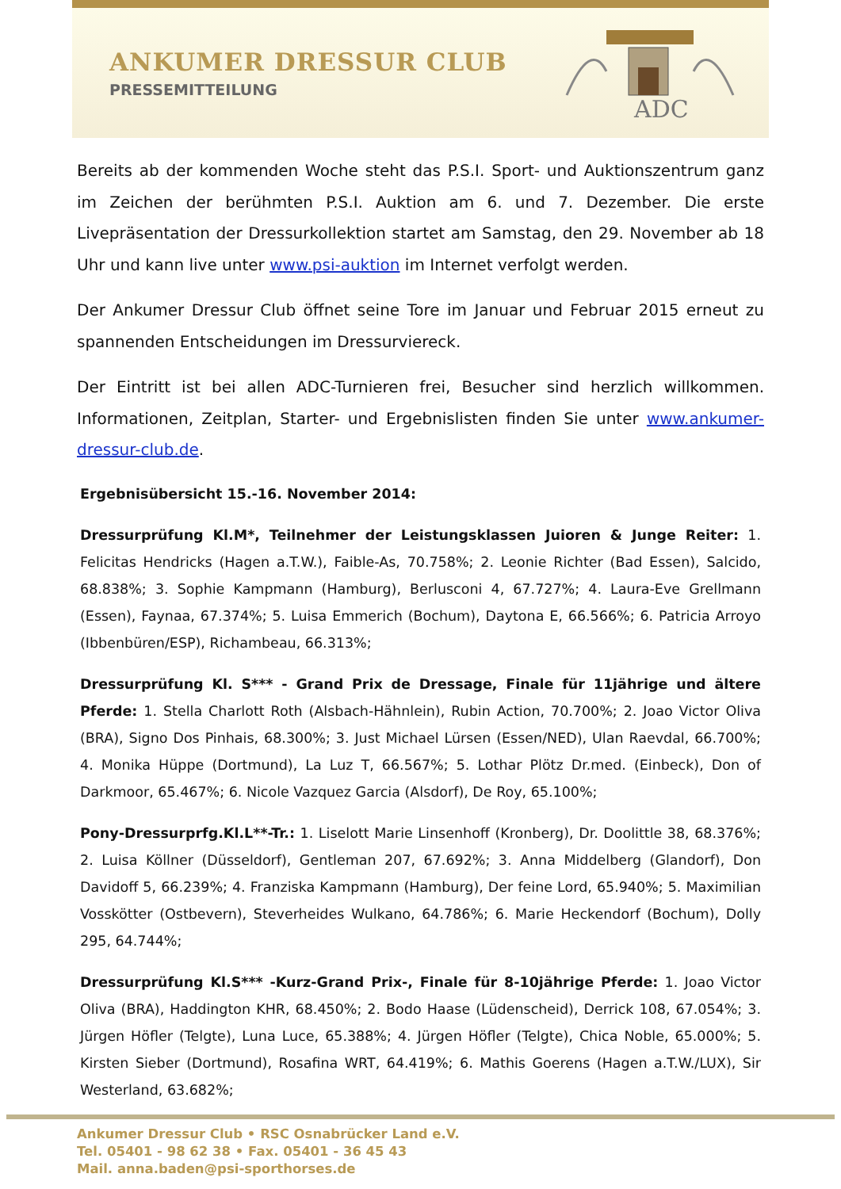ANKUMER DRESSUR CLUB
PRESSEMITTEILUNG
ADC
Bereits ab der kommenden Woche steht das P.S.I. Sport- und Auktionszentrum ganz im Zeichen der berühmten P.S.I. Auktion am 6. und 7. Dezember. Die erste Livepräsentation der Dressurkollektion startet am Samstag, den 29. November ab 18 Uhr und kann live unter www.psi-auktion im Internet verfolgt werden.
Der Ankumer Dressur Club öffnet seine Tore im Januar und Februar 2015 erneut zu spannenden Entscheidungen im Dressurviereck.
Der Eintritt ist bei allen ADC-Turnieren frei, Besucher sind herzlich willkommen. Informationen, Zeitplan, Starter- und Ergebnislisten finden Sie unter www.ankumer-dressur-club.de.
Ergebnisübersicht 15.-16. November 2014:
Dressurprüfung Kl.M*, Teilnehmer der Leistungsklassen Juioren & Junge Reiter: 1. Felicitas Hendricks (Hagen a.T.W.), Faible-As, 70.758%; 2. Leonie Richter (Bad Essen), Salcido, 68.838%; 3. Sophie Kampmann (Hamburg), Berlusconi 4, 67.727%; 4. Laura-Eve Grellmann (Essen), Faynaa, 67.374%; 5. Luisa Emmerich (Bochum), Daytona E, 66.566%; 6. Patricia Arroyo (Ibbenbüren/ESP), Richambeau, 66.313%;
Dressurprüfung Kl. S*** - Grand Prix de Dressage, Finale für 11jährige und ältere Pferde: 1. Stella Charlott Roth (Alsbach-Hähnlein), Rubin Action, 70.700%; 2. Joao Victor Oliva (BRA), Signo Dos Pinhais, 68.300%; 3. Just Michael Lürsen (Essen/NED), Ulan Raevdal, 66.700%; 4. Monika Hüppe (Dortmund), La Luz T, 66.567%; 5. Lothar Plötz Dr.med. (Einbeck), Don of Darkmoor, 65.467%; 6. Nicole Vazquez Garcia (Alsdorf), De Roy, 65.100%;
Pony-Dressurprfg.Kl.L**-Tr.: 1. Liselott Marie Linsenhoff (Kronberg), Dr. Doolittle 38, 68.376%; 2. Luisa Köllner (Düsseldorf), Gentleman 207, 67.692%; 3. Anna Middelberg (Glandorf), Don Davidoff 5, 66.239%; 4. Franziska Kampmann (Hamburg), Der feine Lord, 65.940%; 5. Maximilian Vosskötter (Ostbevern), Steverheides Wulkano, 64.786%; 6. Marie Heckendorf (Bochum), Dolly 295, 64.744%;
Dressurprüfung Kl.S*** -Kurz-Grand Prix-, Finale für 8-10jährige Pferde: 1. Joao Victor Oliva (BRA), Haddington KHR, 68.450%; 2. Bodo Haase (Lüdenscheid), Derrick 108, 67.054%; 3. Jürgen Höfler (Telgte), Luna Luce, 65.388%; 4. Jürgen Höfler (Telgte), Chica Noble, 65.000%; 5. Kirsten Sieber (Dortmund), Rosafina WRT, 64.419%; 6. Mathis Goerens (Hagen a.T.W./LUX), Sir Westerland, 63.682%;
Ankumer Dressur Club • RSC Osnabrücker Land e.V.
Tel. 05401 - 98 62 38 • Fax. 05401 - 36 45 43
Mail. anna.baden@psi-sporthorses.de